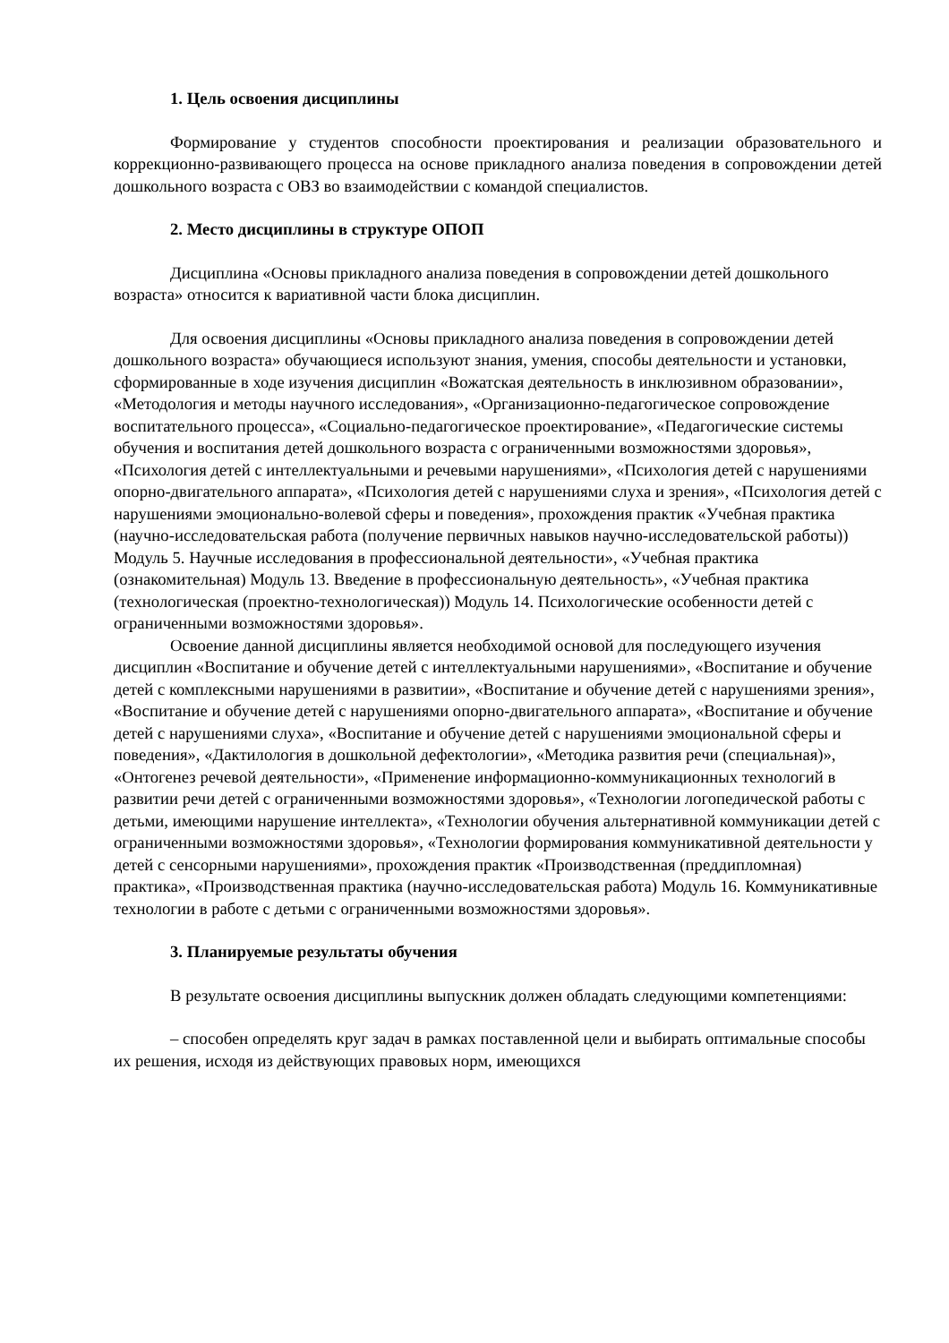1. Цель освоения дисциплины
Формирование у студентов способности проектирования и реализации образовательного и коррекционно-развивающего процесса на основе прикладного анализа поведения в сопровождении детей дошкольного возраста с ОВЗ во взаимодействии с командой специалистов.
2. Место дисциплины в структуре ОПОП
Дисциплина «Основы прикладного анализа поведения в сопровождении детей дошкольного возраста» относится к вариативной части блока дисциплин.
Для освоения дисциплины «Основы прикладного анализа поведения в сопровождении детей дошкольного возраста» обучающиеся используют знания, умения, способы деятельности и установки, сформированные в ходе изучения дисциплин «Вожатская деятельность в инклюзивном образовании», «Методология и методы научного исследования», «Организационно-педагогическое сопровождение воспитательного процесса», «Социально-педагогическое проектирование», «Педагогические системы обучения и воспитания детей дошкольного возраста с ограниченными возможностями здоровья», «Психология детей с интеллектуальными и речевыми нарушениями», «Психология детей с нарушениями опорно-двигательного аппарата», «Психология детей с нарушениями слуха и зрения», «Психология детей с нарушениями эмоционально-волевой сферы и поведения», прохождения практик «Учебная практика (научно-исследовательская работа (получение первичных навыков научно-исследовательской работы)) Модуль 5. Научные исследования в профессиональной деятельности», «Учебная практика (ознакомительная) Модуль 13. Введение в профессиональную деятельность», «Учебная практика (технологическая (проектно-технологическая)) Модуль 14. Психологические особенности детей с ограниченными возможностями здоровья».
Освоение данной дисциплины является необходимой основой для последующего изучения дисциплин «Воспитание и обучение детей с интеллектуальными нарушениями», «Воспитание и обучение детей с комплексными нарушениями в развитии», «Воспитание и обучение детей с нарушениями зрения», «Воспитание и обучение детей с нарушениями опорно-двигательного аппарата», «Воспитание и обучение детей с нарушениями слуха», «Воспитание и обучение детей с нарушениями эмоциональной сферы и поведения», «Дактилология в дошкольной дефектологии», «Методика развития речи (специальная)», «Онтогенез речевой деятельности», «Применение информационно-коммуникационных технологий в развитии речи детей с ограниченными возможностями здоровья», «Технологии логопедической работы с детьми, имеющими нарушение интеллекта», «Технологии обучения альтернативной коммуникации детей с ограниченными возможностями здоровья», «Технологии формирования коммуникативной деятельности у детей с сенсорными нарушениями», прохождения практик «Производственная (преддипломная) практика», «Производственная практика (научно-исследовательская работа) Модуль 16. Коммуникативные технологии в работе с детьми с ограниченными возможностями здоровья».
3. Планируемые результаты обучения
В результате освоения дисциплины выпускник должен обладать следующими компетенциями:
– способен определять круг задач в рамках поставленной цели и выбирать оптимальные способы их решения, исходя из действующих правовых норм, имеющихся